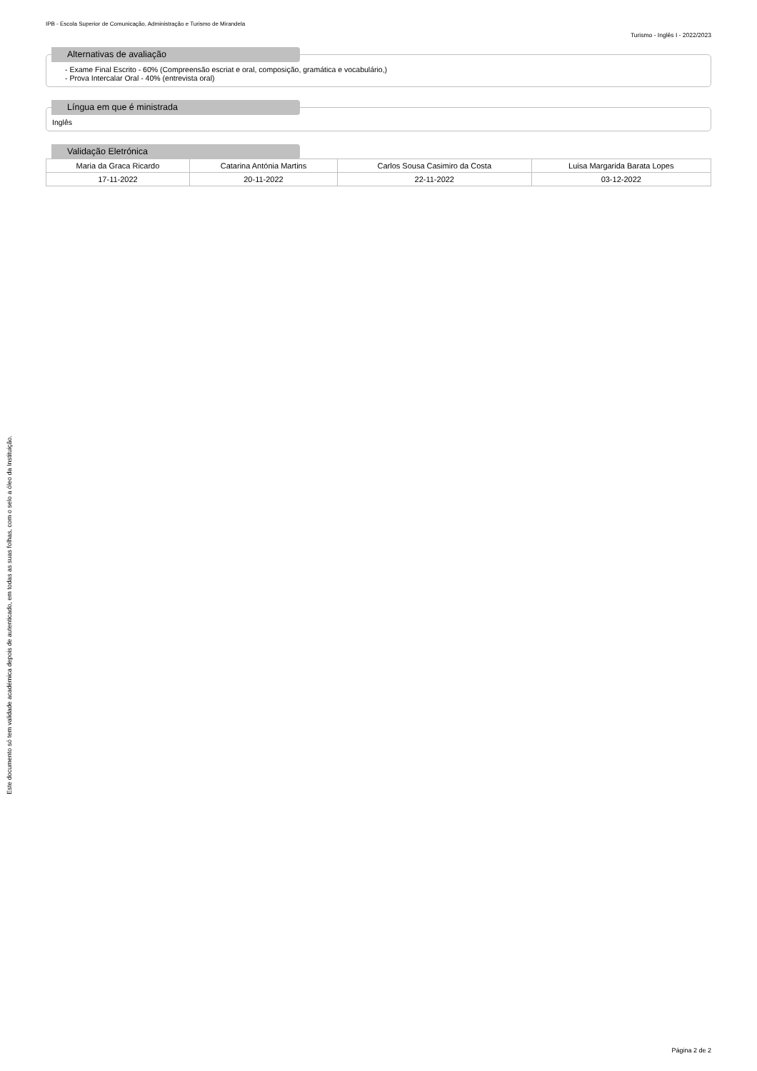Este documento só tem validade académica depois de autenticado, em todas as suas folhas, com o selo a óleo da Instituição.
IPB - Escola Superior de Comunicação, Administração e Turismo de Mirandela
Turismo - Inglês I - 2022/2023
Alternativas de avaliação
- Exame Final Escrito - 60% (Compreensão escriat e oral, composição, gramática e vocabulário,)
- Prova Intercalar Oral - 40% (entrevista oral)
Língua em que é ministrada
Inglês
Validação Eletrónica
| Maria da Graca Ricardo | Catarina Antónia Martins | Carlos Sousa Casimiro da Costa | Luisa Margarida Barata Lopes |
| 17-11-2022 | 20-11-2022 | 22-11-2022 | 03-12-2022 |
Página 2 de 2